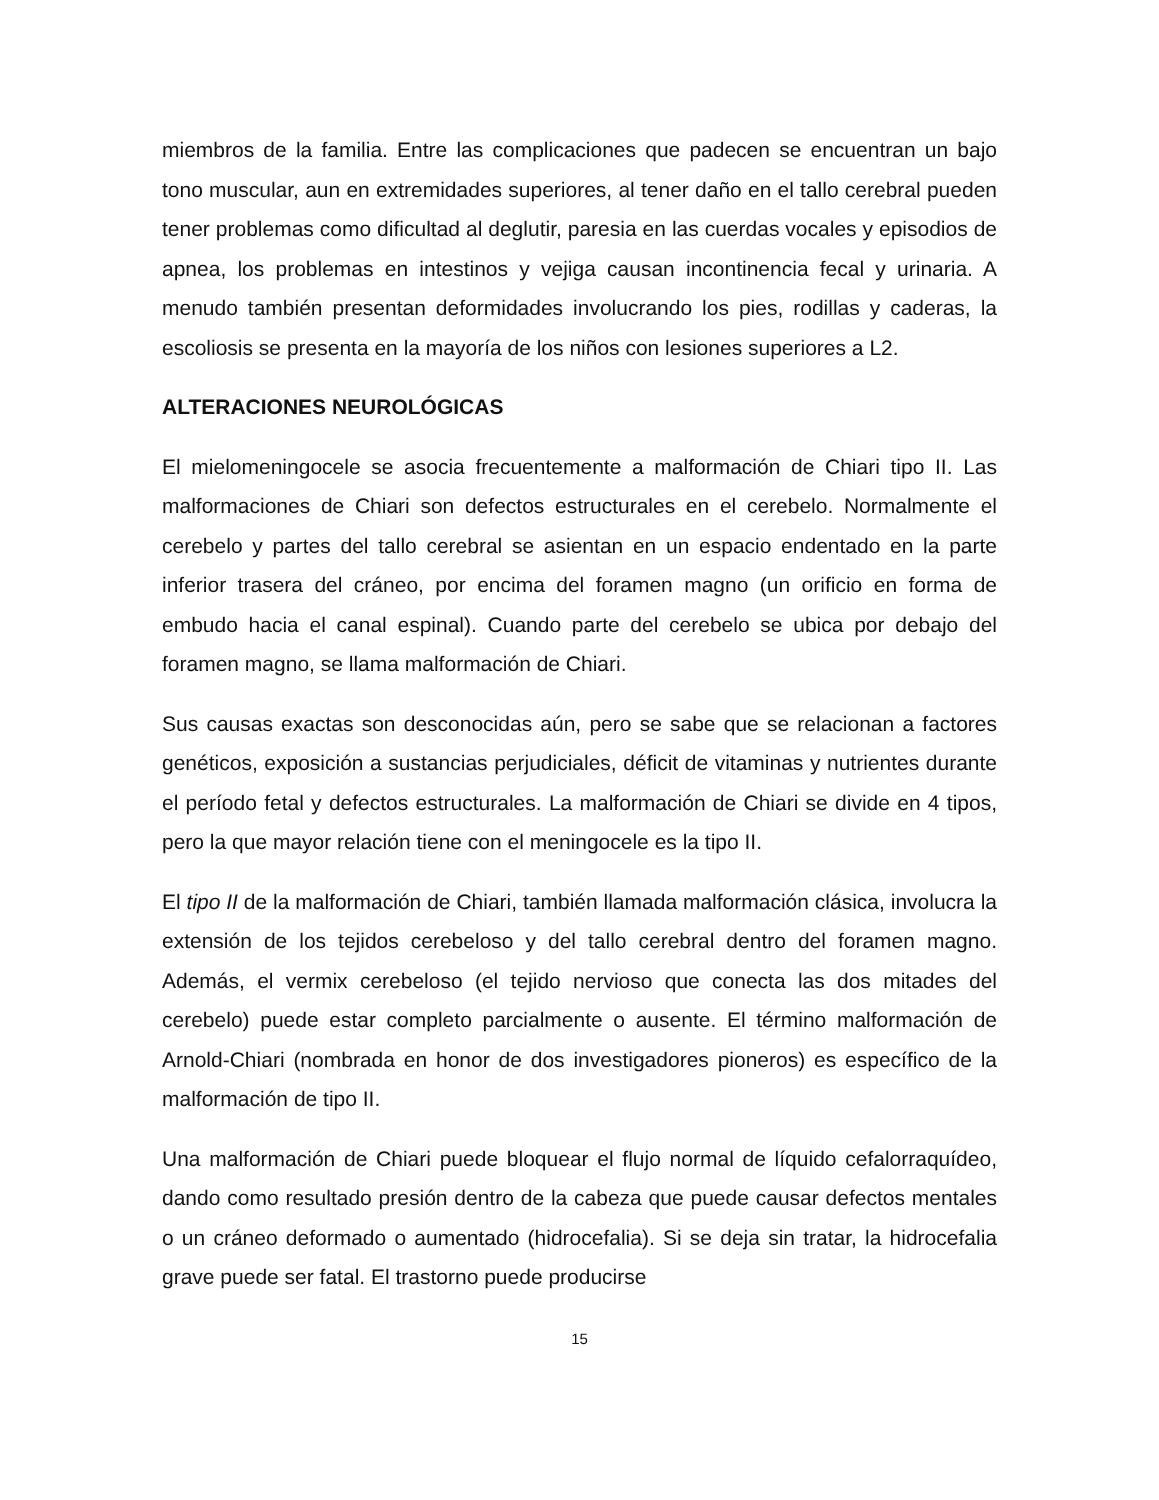miembros de la familia. Entre las complicaciones que padecen se encuentran un bajo tono muscular, aun en extremidades superiores, al tener daño en el tallo cerebral pueden tener problemas como dificultad al deglutir, paresia en las cuerdas vocales y episodios de apnea, los problemas en intestinos y vejiga causan incontinencia fecal y urinaria. A menudo también presentan deformidades involucrando los pies, rodillas y caderas, la escoliosis se presenta en la mayoría de los niños con lesiones superiores a L2.
ALTERACIONES NEUROLÓGICAS
El mielomeningocele se asocia frecuentemente a malformación de Chiari tipo II. Las malformaciones de Chiari son defectos estructurales en el cerebelo. Normalmente el cerebelo y partes del tallo cerebral se asientan en un espacio endentado en la parte inferior trasera del cráneo, por encima del foramen magno (un orificio en forma de embudo hacia el canal espinal). Cuando parte del cerebelo se ubica por debajo del foramen magno, se llama malformación de Chiari.
Sus causas exactas son desconocidas aún, pero se sabe que se relacionan a factores genéticos, exposición a sustancias perjudiciales, déficit de vitaminas y nutrientes durante el período fetal y defectos estructurales. La malformación de Chiari se divide en 4 tipos, pero la que mayor relación tiene con el meningocele es la tipo II.
El tipo II de la malformación de Chiari, también llamada malformación clásica, involucra la extensión de los tejidos cerebeloso y del tallo cerebral dentro del foramen magno. Además, el vermix cerebeloso (el tejido nervioso que conecta las dos mitades del cerebelo) puede estar completo parcialmente o ausente. El término malformación de Arnold-Chiari (nombrada en honor de dos investigadores pioneros) es específico de la malformación de tipo II.
Una malformación de Chiari puede bloquear el flujo normal de líquido cefalorraquídeo, dando como resultado presión dentro de la cabeza que puede causar defectos mentales o un cráneo deformado o aumentado (hidrocefalia). Si se deja sin tratar, la hidrocefalia grave puede ser fatal. El trastorno puede producirse
15